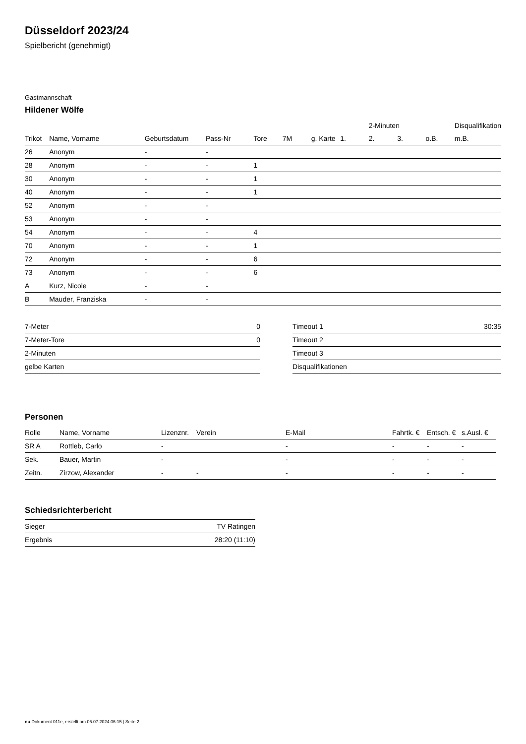Düsseldorf 2023/24
Spielbericht (genehmigt)
Gastmannschaft
Hildener Wölfe
| | | | | | | | | 2-Minuten | | | Disqualifikation |
| Trikot | Name, Vorname | Geburtsdatum | Pass-Nr | Tore | 7M | g. Karte | 1. | 2. | 3. | o.B. | m.B. |
| 26 | Anonym | - | - | | | | | | | | |
| 28 | Anonym | - | - | 1 | | | | | | | |
| 30 | Anonym | - | - | 1 | | | | | | | |
| 40 | Anonym | - | - | 1 | | | | | | | |
| 52 | Anonym | - | - | | | | | | | | |
| 53 | Anonym | - | - | | | | | | | | |
| 54 | Anonym | - | - | 4 | | | | | | | |
| 70 | Anonym | - | - | 1 | | | | | | | |
| 72 | Anonym | - | - | 6 | | | | | | | |
| 73 | Anonym | - | - | 6 | | | | | | | |
| A | Kurz, Nicole | - | - | | | | | | | | |
| B | Mauder, Franziska | - | - | | | | | | | | |
| 7-Meter | 0 |
| 7-Meter-Tore | 0 |
| 2-Minuten | |
| gelbe Karten | |
| Timeout 1 | 30:35 |
| Timeout 2 | |
| Timeout 3 | |
| Disqualifikationen | |
Personen
| Rolle | Name, Vorname | Lizenznr. | Verein | E-Mail | Fahrtk. € | Entsch. € | s.Ausl. € |
| --- | --- | --- | --- | --- | --- | --- | --- |
| SR A | Rottleb, Carlo | - | | - | - | - | - |
| Sek. | Bauer, Martin | - | | - | - | - | - |
| Zeitn. | Zirzow, Alexander | - | - | - | - | - | - |
Schiedsrichterbericht
| Sieger | TV Ratingen |
| Ergebnis | 28:20 (11:10) |
nu.Dokument 011e, erstellt am 05.07.2024 06:15 | Seite 2